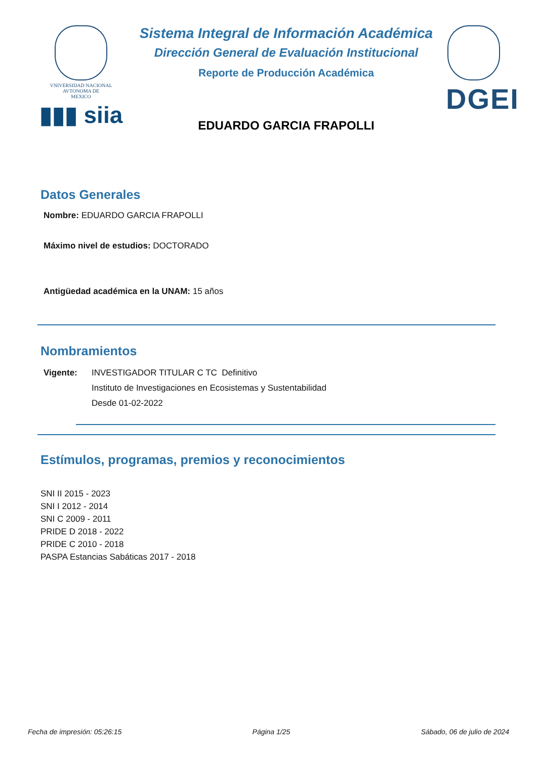VNIVERSIDAD NACIONAL
AVTONOMA DE
MEXICO
▮▮▮ siia
Sistema Integral de Información Académica
Dirección General de Evaluación Institucional
Reporte de Producción Académica
EDUARDO GARCIA FRAPOLLI
DGEI
Datos Generales
Nombre: EDUARDO GARCIA FRAPOLLI
Máximo nivel de estudios: DOCTORADO
Antigüedad académica en la UNAM: 15 años
Nombramientos
Vigente: INVESTIGADOR TITULAR C TC Definitivo
Instituto de Investigaciones en Ecosistemas y Sustentabilidad
Desde 01-02-2022
Estímulos, programas, premios y reconocimientos
SNI II 2015 - 2023
SNI I 2012 - 2014
SNI C 2009 - 2011
PRIDE D 2018 - 2022
PRIDE C 2010 - 2018
PASPA Estancias Sabáticas 2017 - 2018
Fecha de impresión: 05:26:15 Página 1/25 Sábado, 06 de julio de 2024